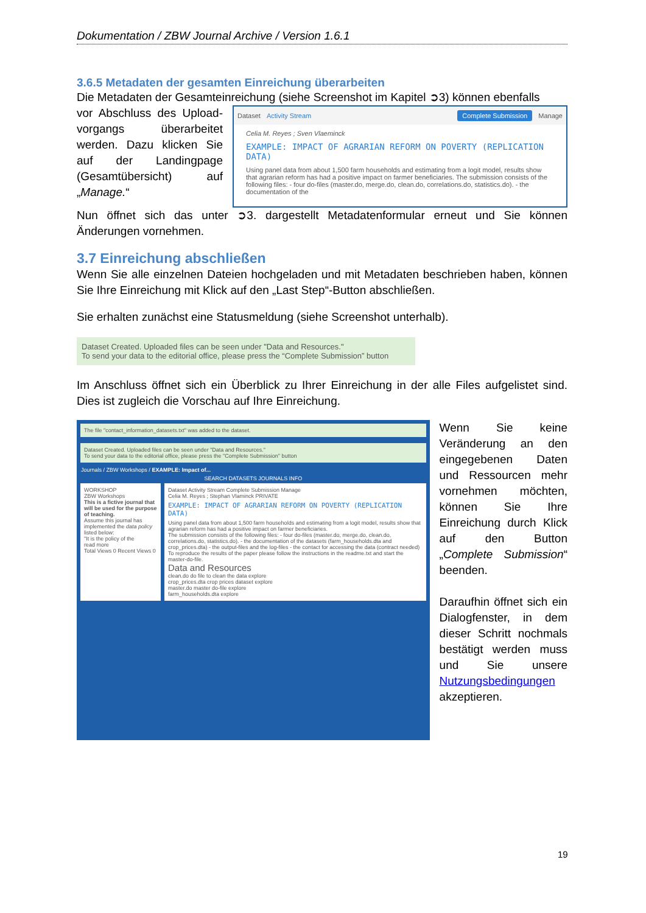Dokumentation / ZBW Journal Archive / Version 1.6.1
3.6.5 Metadaten der gesamten Einreichung überarbeiten
Die Metadaten der Gesamteinreichung (siehe Screenshot im Kapitel ➲3) können ebenfalls
vor Abschluss des Upload-vorgangs überarbeitet werden. Dazu klicken Sie auf der Landingpage (Gesamtübersicht) auf „Manage.“
Dataset Activity Stream Complete Submission Manage
Celia M. Reyes ; Sven Vlaeminck
EXAMPLE: IMPACT OF AGRARIAN REFORM ON POVERTY (REPLICATION DATA)
Using panel data from about 1,500 farm households and estimating from a logit model, results show that agrarian reform has had a positive impact on farmer beneficiaries. The submission consists of the following files: - four do-files (master.do, merge.do, clean.do, correlations.do, statistics.do). - the documentation of the
Nun öffnet sich das unter ➲3. dargestellt Metadatenformular erneut und Sie können Änderungen vornehmen.
3.7 Einreichung abschließen
Wenn Sie alle einzelnen Dateien hochgeladen und mit Metadaten beschrieben haben, können Sie Ihre Einreichung mit Klick auf den „Last Step“-Button abschließen.
Sie erhalten zunächst eine Statusmeldung (siehe Screenshot unterhalb).
Dataset Created. Uploaded files can be seen under "Data and Resources."
To send your data to the editorial office, please press the “Complete Submission” button
Im Anschluss öffnet sich ein Überblick zu Ihrer Einreichung in der alle Files aufgelistet sind. Dies ist zugleich die Vorschau auf Ihre Einreichung.
The file "contact_information_datasets.txt" was added to the dataset.
Dataset Created. Uploaded files can be seen under "Data and Resources."
To send your data to the editorial office, please press the "Complete Submission" button
Journals / ZBW Workshops / EXAMPLE: Impact of...
SEARCH DATASETS JOURNALS INFO
WORKSHOP
ZBW Workshops
This is a fictive journal that will be used for the purpose of teaching.
Assume this journal has implemented the data policy listed below:
"It is the policy of the
read more
Total Views 0 Recent Views 0
Dataset Activity Stream Complete Submission Manage
Celia M. Reyes ; Stephan Vlaminck PRIVATE
EXAMPLE: IMPACT OF AGRARIAN REFORM ON POVERTY (REPLICATION DATA)
Using panel data from about 1,500 farm households and estimating from a logit model, results show that agrarian reform has had a positive impact on farmer beneficiaries.
The submission consists of the following files: - four do-files (master.do, merge.do, clean.do, correlations.do, statistics.do). - the documentation of the datasets (farm_households.dta and crop_prices.dta) - the output-files and the log-files - the contact for accessing the data (contract needed)
To reproduce the results of the paper please follow the instructions in the readme.txt and start the master-do-file.
Data and Resources
clean.do do file to clean the data explore
crop_prices.dta crop prices dataset explore
master.do master do-file explore
farm_households.dta explore
Wenn Sie keine Veränderung an den eingegebenen Daten und Ressourcen mehr vornehmen möchten, können Sie Ihre Einreichung durch Klick auf den Button „Complete Submission“ beenden.
Daraufhin öffnet sich ein Dialogfenster, in dem dieser Schritt nochmals bestätigt werden muss und Sie unsere Nutzungsbedingungen akzeptieren.
19